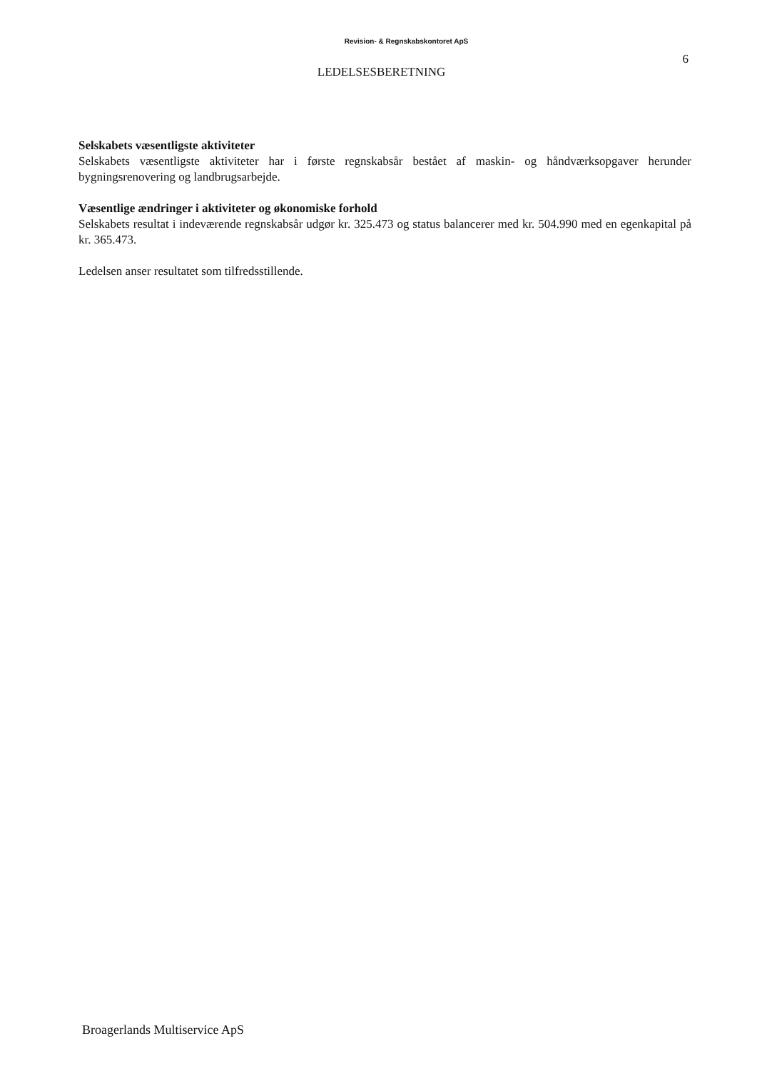Revision- & Regnskabskontoret ApS
6
LEDELSESBERETNING
Selskabets væsentligste aktiviteter
Selskabets væsentligste aktiviteter har i første regnskabsår bestået af maskin- og håndværksopgaver herunder bygningsrenovering og landbrugsarbejde.
Væsentlige ændringer i aktiviteter og økonomiske forhold
Selskabets resultat i indeværende regnskabsår udgør kr. 325.473 og status balancerer med kr. 504.990 med en egenkapital på kr. 365.473.
Ledelsen anser resultatet som tilfredsstillende.
Broagerlands Multiservice ApS